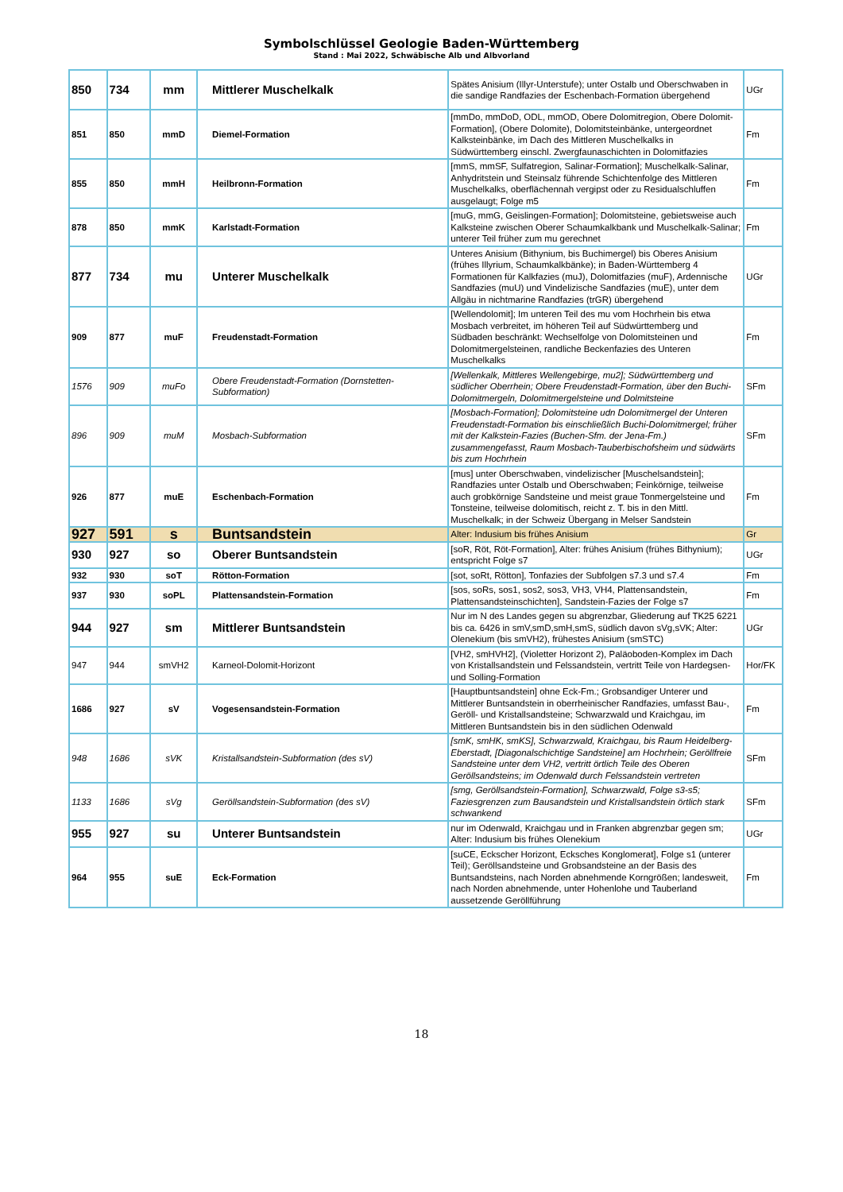Symbolschlüssel Geologie Baden-Württemberg
Stand : Mai 2022, Schwäbische Alb und Albvorland
| 850 | 734 | mm | Mittlerer Muschelkalk | Spätes Anisium (Illyr-Unterstufe); unter Ostalb und Oberschwaben in die sandige Randfazies der Eschenbach-Formation übergehend | UGr |
| 851 | 850 | mmD | Diemel-Formation | [mmDo, mmDoD, ODL, mmOD, Obere Dolomitregion, Obere Dolomit-Formation], (Obere Dolomite), Dolomitsteinbänke, untergeordnet Kalksteinbänke, im Dach des Mittleren Muschelkalks in Südwürttemberg einschl. Zwergfaunaschichten in Dolomitfazies | Fm |
| 855 | 850 | mmH | Heilbronn-Formation | [mmS, mmSF, Sulfatregion, Salinar-Formation]; Muschelkalk-Salinar, Anhydritstein und Steinsalz führende Schichtenfolge des Mittleren Muschelkalks, oberflächennah vergipst oder zu Residualschluffen ausgelaugt; Folge m5 | Fm |
| 878 | 850 | mmK | Karlstadt-Formation | [muG, mmG, Geislingen-Formation]; Dolomitsteine, gebietsweise auch Kalksteine zwischen Oberer Schaumkalkbank und Muschelkalk-Salinar; unterer Teil früher zum mu gerechnet | Fm |
| 877 | 734 | mu | Unterer Muschelkalk | Unteres Anisium (Bithynium, bis Buchimergel) bis Oberes Anisium (frühes Illyrium, Schaumkalkbänke); in Baden-Württemberg 4 Formationen für Kalkfazies (muJ), Dolomitfazies (muF), Ardennische Sandfazies (muU) und Vindelizische Sandfazies (muE), unter dem Allgäu in nichtmarine Randfazies (trGR) übergehend | UGr |
| 909 | 877 | muF | Freudenstadt-Formation | [Wellendolomit]; Im unteren Teil des mu vom Hochrhein bis etwa Mosbach verbreitet, im höheren Teil auf Südwürttemberg und Südbaden beschränkt: Wechselfolge von Dolomitsteinen und Dolomitmergelsteinen, randliche Beckenfazies des Unteren Muschelkalks | Fm |
| 1576 | 909 | muFo | Obere Freudenstadt-Formation (Dornstetten-Subformation) | [Wellenkalk, Mittleres Wellengebirge, mu2]; Südwürttemberg und südlicher Oberrhein; Obere Freudenstadt-Formation, über den Buchi-Dolomitmergeln, Dolomitmergelsteine und Dolmitsteine | SFm |
| 896 | 909 | muM | Mosbach-Subformation | [Mosbach-Formation]; Dolomitsteine udn Dolomitmergel der Unteren Freudenstadt-Formation bis einschließlich Buchi-Dolomitmergel; früher mit der Kalkstein-Fazies (Buchen-Sfm. der Jena-Fm.) zusammengefasst, Raum Mosbach-Tauberbischofsheim und südwärts bis zum Hochrhein | SFm |
| 926 | 877 | muE | Eschenbach-Formation | [mus] unter Oberschwaben, vindelizischer [Muschelsandstein]; Randfazies unter Ostalb und Oberschwaben; Feinkörnige, teilweise auch grobkörnige Sandsteine und meist graue Tonmergelsteine und Tonsteine, teilweise dolomitisch, reicht z. T. bis in den Mittl. Muschelkalk; in der Schweiz Übergang in Melser Sandstein | Fm |
| 927 | 591 | s | Buntsandstein | Alter: Indusium bis frühes Anisium | Gr |
| 930 | 927 | so | Oberer Buntsandstein | [soR, Röt, Röt-Formation], Alter: frühes Anisium (frühes Bithynium); entspricht Folge s7 | UGr |
| 932 | 930 | soT | Rötton-Formation | [sot, soRt, Rötton], Tonfazies der Subfolgen s7.3 und s7.4 | Fm |
| 937 | 930 | soPL | Plattensandstein-Formation | [sos, soRs, sos1, sos2, sos3, VH3, VH4, Plattensandstein, Plattensandsteinschichten], Sandstein-Fazies der Folge s7 | Fm |
| 944 | 927 | sm | Mittlerer Buntsandstein | Nur im N des Landes gegen su abgrenzbar, Gliederung auf TK25 6221 bis ca. 6426 in smV,smD,smH,smS, südlich davon sVg,sVK; Alter: Olenekium (bis smVH2), frühestes Anisium (smSTC) | UGr |
| 947 | 944 | smVH2 | Karneol-Dolomit-Horizont | [VH2, smHVH2], (Violetter Horizont 2), Paläoboden-Komplex im Dach von Kristallsandstein und Felssandstein, vertritt Teile von Hardegsen- und Solling-Formation | Hor/FK |
| 1686 | 927 | sV | Vogesensandstein-Formation | [Hauptbuntsandstein] ohne Eck-Fm.; Grobsandiger Unterer und Mittlerer Buntsandstein in oberrheinischer Randfazies, umfasst Bau-, Geröll- und Kristallsandsteine; Schwarzwald und Kraichgau, im Mittleren Buntsandstein bis in den südlichen Odenwald | Fm |
| 948 | 1686 | sVK | Kristallsandstein-Subformation (des sV) | [smK, smHK, smKS], Schwarzwald, Kraichgau, bis Raum Heidelberg-Eberstadt, [Diagonalschichtige Sandsteine] am Hochrhein; Geröllfreie Sandsteine unter dem VH2, vertritt örtlich Teile des Oberen Geröllsandsteins; im Odenwald durch Felssandstein vertreten | SFm |
| 1133 | 1686 | sVg | Geröllsandstein-Subformation (des sV) | [smg, Geröllsandstein-Formation], Schwarzwald, Folge s3-s5; Faziesgrenzen zum Bausandstein und Kristallsandstein örtlich stark schwankend | SFm |
| 955 | 927 | su | Unterer Buntsandstein | nur im Odenwald, Kraichgau und in Franken abgrenzbar gegen sm; Alter: Indusium bis frühes Olenekium | UGr |
| 964 | 955 | suE | Eck-Formation | [suCE, Eckscher Horizont, Ecksches Konglomerat], Folge s1 (unterer Teil); Geröllsandsteine und Grobsandsteine an der Basis des Buntsandsteins, nach Norden abnehmende Korngrößen; landesweit, nach Norden abnehmende, unter Hohenlohe und Tauberland aussetzende Geröllführung | Fm |
18